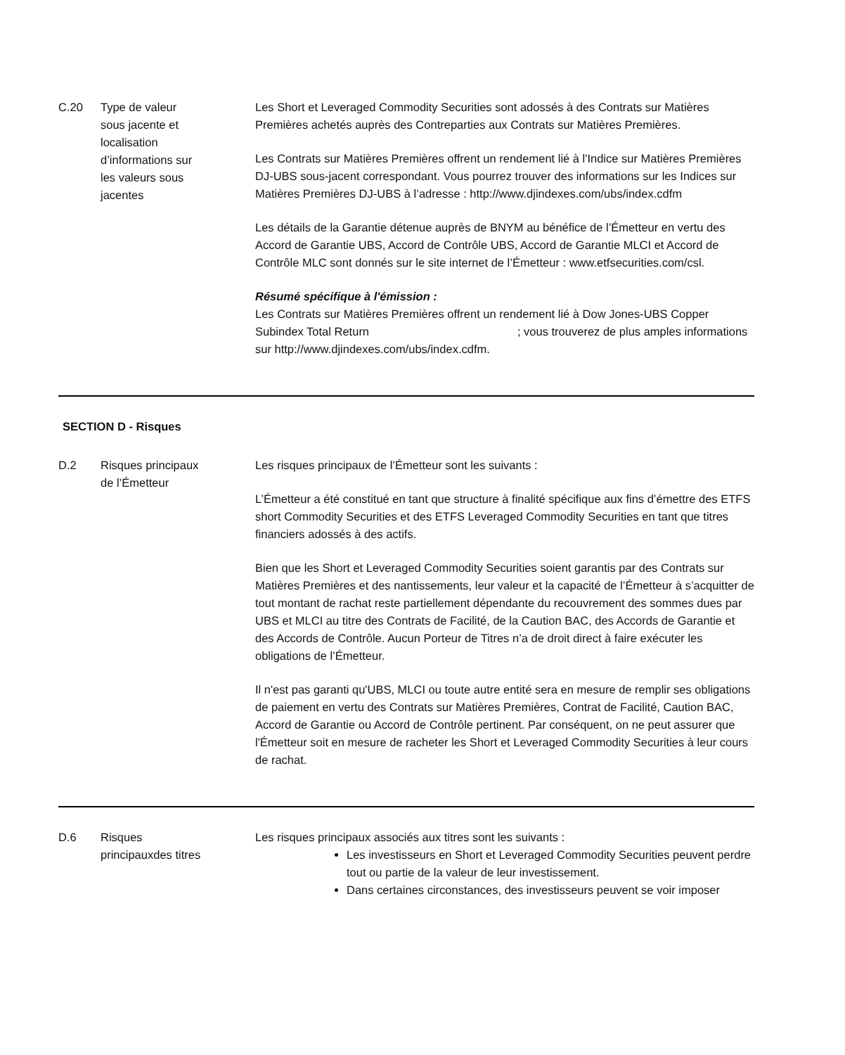| C.20 | Type de valeur sous jacente et localisation d’informations sur les valeurs sous jacentes | Les Short et Leveraged Commodity Securities sont adossés à des Contrats sur Matières Premières achetés auprès des Contreparties aux Contrats sur Matières Premières. Les Contrats sur Matières Premières offrent un rendement lié à l'Indice sur Matières Premières DJ-UBS sous-jacent correspondant. Vous pourrez trouver des informations sur les Indices sur Matières Premières DJ-UBS à l’adresse : http://www.djindexes.com/ubs/index.cdfm Les détails de la Garantie détenue auprès de BNYM au bénéfice de l’Émetteur en vertu des Accord de Garantie UBS, Accord de Contrôle UBS, Accord de Garantie MLCI et Accord de Contrôle MLC sont donnés sur le site internet de l’Émetteur : www.etfsecurities.com/csl. Résumé spécifique à l'émission : Les Contrats sur Matières Premières offrent un rendement lié à Dow Jones-UBS Copper Subindex Total Return ; vous trouverez de plus amples informations sur http://www.djindexes.com/ubs/index.cdfm. |
SECTION D - Risques
| D.2 | Risques principaux de l’Émetteur | Les risques principaux de l’Émetteur sont les suivants : L’Émetteur a été constitué en tant que structure à finalité spécifique aux fins d’émettre des ETFS short Commodity Securities et des ETFS Leveraged Commodity Securities en tant que titres financiers adossés à des actifs. Bien que les Short et Leveraged Commodity Securities soient garantis par des Contrats sur Matières Premières et des nantissements, leur valeur et la capacité de l’Émetteur à s’acquitter de tout montant de rachat reste partiellement dépendante du recouvrement des sommes dues par UBS et MLCI au titre des Contrats de Facilité, de la Caution BAC, des Accords de Garantie et des Accords de Contrôle. Aucun Porteur de Titres n’a de droit direct à faire exécuter les obligations de l’Émetteur. Il n'est pas garanti qu'UBS, MLCI ou toute autre entité sera en mesure de remplir ses obligations de paiement en vertu des Contrats sur Matières Premières, Contrat de Facilité, Caution BAC, Accord de Garantie ou Accord de Contrôle pertinent. Par conséquent, on ne peut assurer que l'Émetteur soit en mesure de racheter les Short et Leveraged Commodity Securities à leur cours de rachat. |
| D.6 | Risques principauxdes titres | Les risques principaux associés aux titres sont les suivants : Les investisseurs en Short et Leveraged Commodity Securities peuvent perdre tout ou partie de la valeur de leur investissement. Dans certaines circonstances, des investisseurs peuvent se voir imposer |